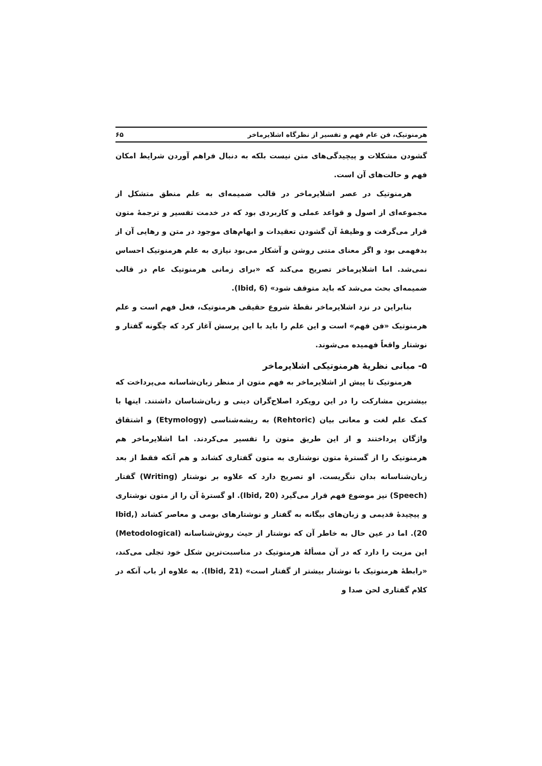هرمنوتیک، فن عام فهم و تفسیر از نظرگاه اشلایرماخر ۶۵
گشودن مشکلات و پیچیدگی‌های متن نیست بلکه به دنبال فراهم آوردن شرایط امکان فهم و حالت‌های آن است.
هرمنوتیک در عصر اشلایرماخر در قالب ضمیمه‌ای به علم منطق متشکل از مجموعه‌ای از اصول و قواعد عملی و کاربردی بود که در خدمت تفسیر و ترجمهٔ متون قرار می‌گرفت و وظیفهٔ آن گشودن تعقیدات و ابهام‌های موجود در متن و رهایی آن از بدفهمی بود و اگر معنای متنی روشن و آشکار می‌بود نیازی به علم هرمنوتیک احساس نمی‌شد. اما اشلایرماخر تصریح می‌کند که «برای زمانی هرمنوتیک عام در قالب ضمیمه‌ای بحث می‌شد که باید متوقف شود» (Ibid, 6).
بنابراین در نزد اشلایرماخر نقطهٔ شروع حقیقی هرمنوتیک، فعل فهم است و علم هرمنوتیک «فن فهم» است و این علم را باید با این پرسش آغاز کرد که چگونه گفتار و نوشتار واقعاً فهمیده می‌شوند.
۵- مبانی نظریهٔ هرمنوتیکی اشلایرماخر
هرمنوتیک تا پیش از اشلایرماخر به فهم متون از منظر زبان‌شاسانه می‌پرداخت که بیشترین مشارکت را در این رویکرد اصلاح‌گران دینی و زبان‌شناسان داشتند. اینها با کمک علم لغت و معانی بیان (Rehtoric) به ریشه‌شناسی (Etymology) و اشتقاق واژگان پرداختند و از این طریق متون را تفسیر می‌کردند. اما اشلایرماخر هم هرمنوتیک را از گسترهٔ متون نوشتاری به متون گفتاری کشاند و هم آنکه فقط از بعد زبان‌شناسانه بدان ننگریست. او تصریح دارد که علاوه بر نوشتار (Writing) گفتار (Speech) نیز موضوع فهم قرار می‌گیرد (Ibid, 20). او گسترهٔ آن را از متون نوشتاری و پیچیدهٔ قدیمی و زبان‌های بیگانه به گفتار و نوشتارهای بومی و معاصر کشاند (Ibid, 20). اما در عین حال به خاطر آن که نوشتار از حیث روش‌شناسانه (Metodological) این مزیت را دارد که در آن مسألهٔ هرمنوتیک در مناسبت‌ترین شکل خود تجلی می‌کند، «رابطهٔ هرمنوتیک با نوشتار بیشتر از گفتار است» (Ibid, 21). به علاوه از باب آنکه در کلام گفتاری لحن صدا و